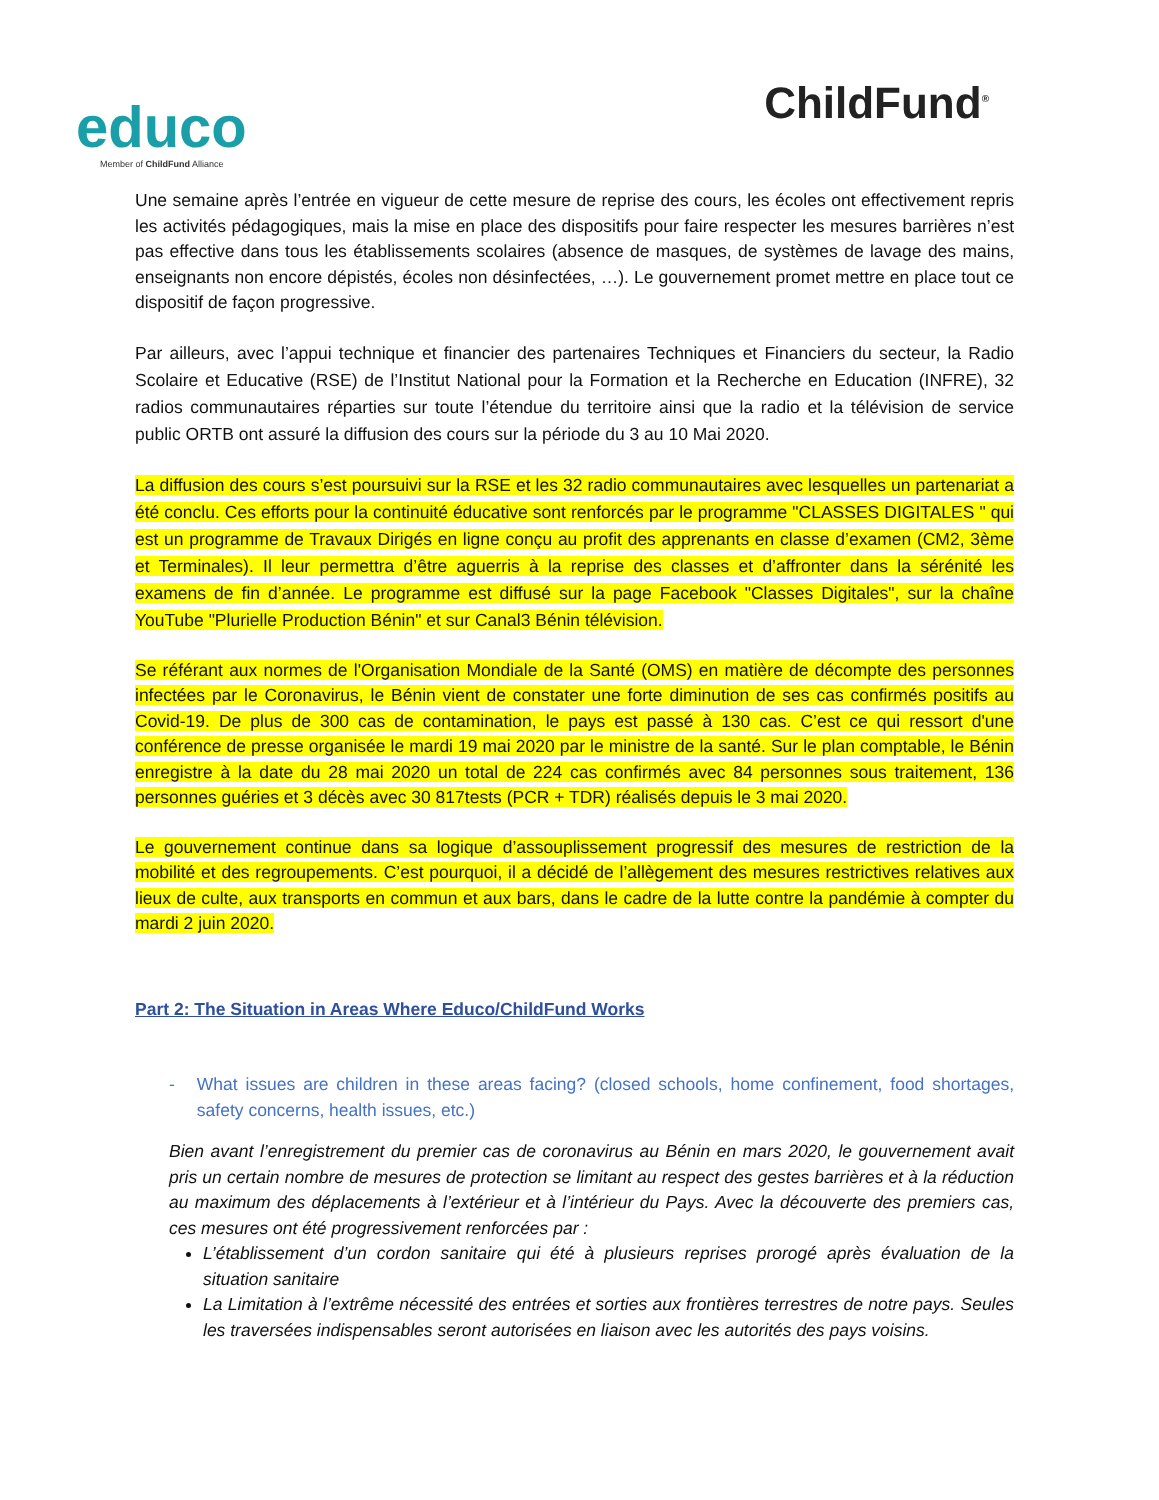educo
Member of ChildFund Alliance
ChildFund<sup>®</sup>
Une semaine après l’entrée en vigueur de cette mesure de reprise des cours, les écoles ont effectivement repris les activités pédagogiques, mais la mise en place des dispositifs pour faire respecter les mesures barrières n’est pas effective dans tous les établissements scolaires (absence de masques, de systèmes de lavage des mains, enseignants non encore dépistés, écoles non désinfectées, …). Le gouvernement promet mettre en place tout ce dispositif de façon progressive.
Par ailleurs, avec l’appui technique et financier des partenaires Techniques et Financiers du secteur, la Radio Scolaire et Educative (RSE) de l’Institut National pour la Formation et la Recherche en Education (INFRE), 32 radios communautaires réparties sur toute l’étendue du territoire ainsi que la radio et la télévision de service public ORTB ont assuré la diffusion des cours sur la période du 3 au 10 Mai 2020.
La diffusion des cours s’est poursuivi sur la RSE et les 32 radio communautaires avec lesquelles un partenariat a été conclu. Ces efforts pour la continuité éducative sont renforcés par le programme "CLASSES DIGITALES " qui est un programme de Travaux Dirigés en ligne conçu au profit des apprenants en classe d’examen (CM2, 3ème et Terminales). Il leur permettra d’être aguerris à la reprise des classes et d’affronter dans la sérénité les examens de fin d’année. Le programme est diffusé sur la page Facebook "Classes Digitales", sur la chaîne YouTube "Plurielle Production Bénin" et sur Canal3 Bénin télévision.
Se référant aux normes de l'Organisation Mondiale de la Santé (OMS) en matière de décompte des personnes infectées par le Coronavirus, le Bénin vient de constater une forte diminution de ses cas confirmés positifs au Covid-19. De plus de 300 cas de contamination, le pays est passé à 130 cas. C’est ce qui ressort d'une conférence de presse organisée le mardi 19 mai 2020 par le ministre de la santé. Sur le plan comptable, le Bénin enregistre à la date du 28 mai 2020 un total de 224 cas confirmés avec 84 personnes sous traitement, 136 personnes guéries et 3 décès avec 30 817tests (PCR + TDR) réalisés depuis le 3 mai 2020.
Le gouvernement continue dans sa logique d’assouplissement progressif des mesures de restriction de la mobilité et des regroupements. C’est pourquoi, il a décidé de l’allègement des mesures restrictives relatives aux lieux de culte, aux transports en commun et aux bars, dans le cadre de la lutte contre la pandémie à compter du mardi 2 juin 2020.
Part 2: The Situation in Areas Where Educo/ChildFund Works
- What issues are children in these areas facing? (closed schools, home confinement, food shortages, safety concerns, health issues, etc.)
Bien avant l’enregistrement du premier cas de coronavirus au Bénin en mars 2020, le gouvernement avait pris un certain nombre de mesures de protection se limitant au respect des gestes barrières et à la réduction au maximum des déplacements à l’extérieur et à l’intérieur du Pays. Avec la découverte des premiers cas, ces mesures ont été progressivement renforcées par :
L’établissement d’un cordon sanitaire qui été à plusieurs reprises prorogé après évaluation de la situation sanitaire
La Limitation à l’extrême nécessité des entrées et sorties aux frontières terrestres de notre pays. Seules les traversées indispensables seront autorisées en liaison avec les autorités des pays voisins.